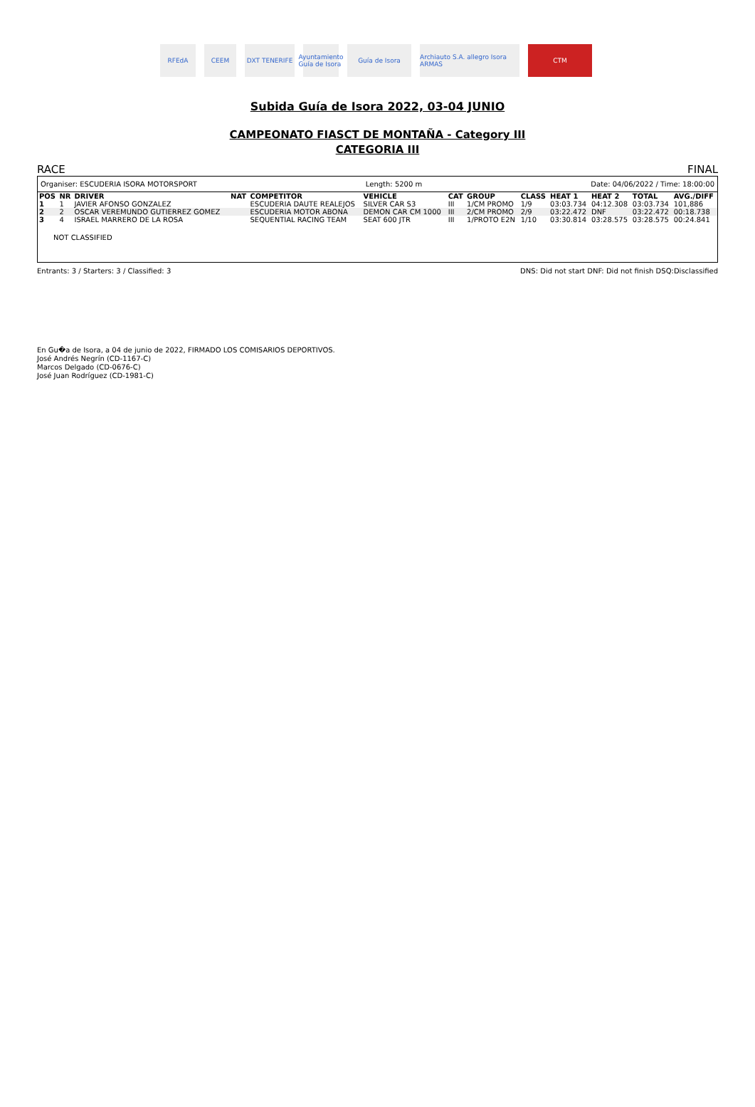RFEdA CEEM DXT TENERIFE
Ayuntamiento Guía de Isora
Guía de Isora
Archiauto S.A. allegro Isora ARMAS
CTM
Subida Guía de Isora 2022, 03-04 JUNIO
CAMPEONATO FIASCT DE MONTAÑA - Category III
CATEGORIA III
RACE FINAL
Organiser: ESCUDERIA ISORA MOTORSPORT Length: 5200 m Date: 04/06/2022 / Time: 18:00:00
| POS | NR | DRIVER | NAT | COMPETITOR | VEHICLE | CAT | GROUP | CLASS | HEAT 1 | HEAT 2 | TOTAL | AVG./DIFF |
| --- | --- | --- | --- | --- | --- | --- | --- | --- | --- | --- | --- | --- |
| 1 | 1 | JAVIER AFONSO GONZALEZ | | ESCUDERIA DAUTE REALEJOS | SILVER CAR S3 | III | 1/CM PROMO | 1/9 | 03:03.734 | 04:12.308 | 03:03.734 | 101,886 |
| 2 | 2 | OSCAR VEREMUNDO GUTIERREZ GOMEZ | | ESCUDERIA MOTOR ABONA | DEMON CAR CM 1000 | III | 2/CM PROMO | 2/9 | 03:22.472 | DNF | 03:22.472 | 00:18.738 |
| 3 | 4 | ISRAEL MARRERO DE LA ROSA | | SEQUENTIAL RACING TEAM | SEAT 600 JTR | III | 1/PROTO E2N | 1/10 | 03:30.814 | 03:28.575 | 03:28.575 | 00:24.841 |
NOT CLASSIFIED
Entrants: 3 / Starters: 3 / Classified: 3 DNS: Did not start DNF: Did not finish DSQ:Disclassified
En Gu�a de Isora, a 04 de junio de 2022, FIRMADO LOS COMISARIOS DEPORTIVOS.
José Andrés Negrín (CD-1167-C)
Marcos Delgado (CD-0676-C)
José Juan Rodríguez (CD-1981-C)